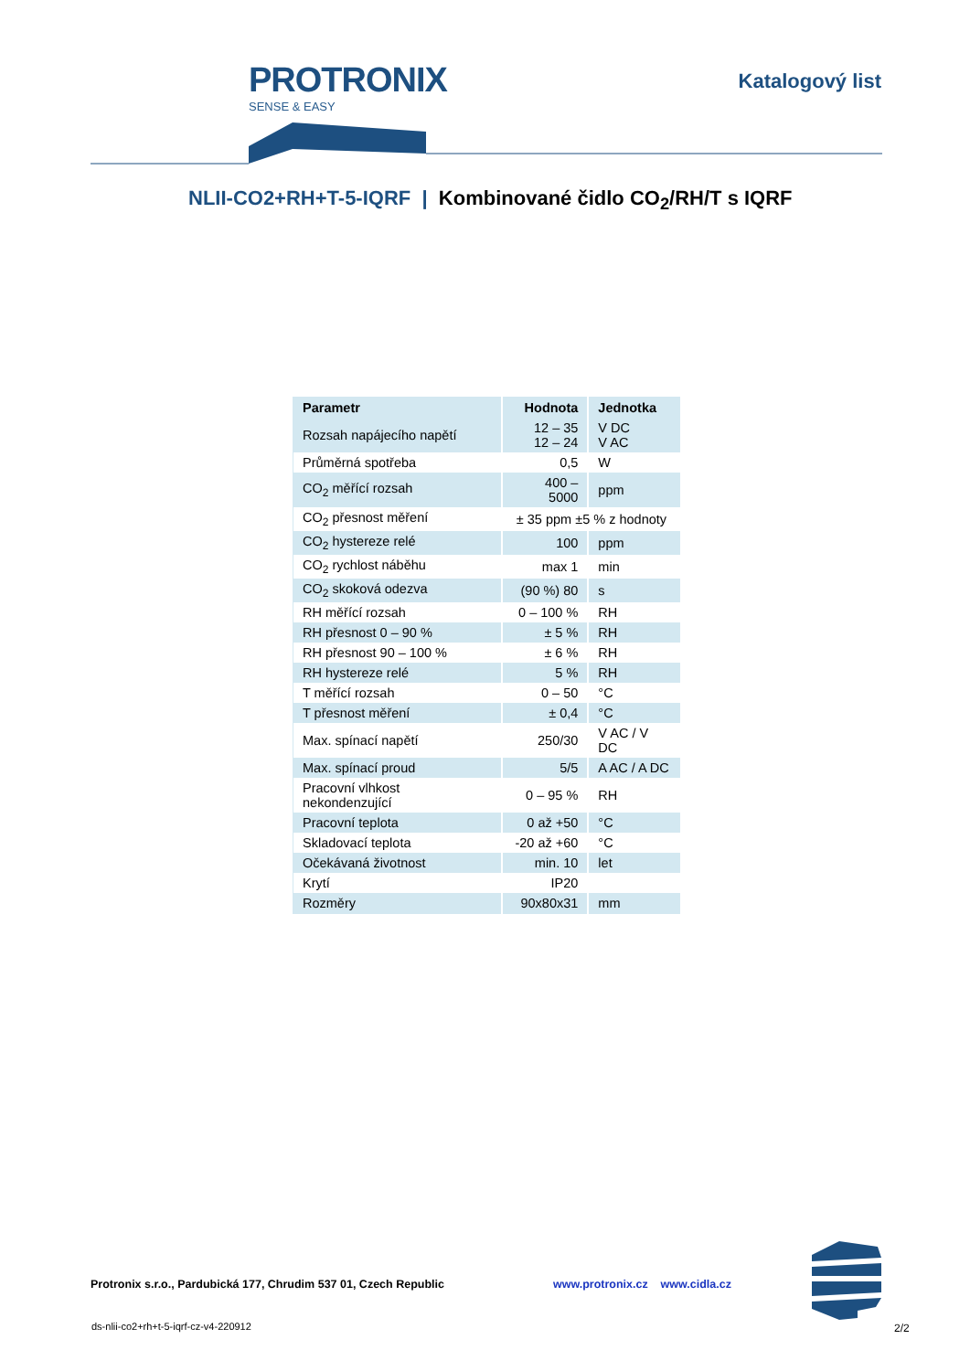PROTRONIX
SENSE & EASY
Katalogový list
NLII-CO2+RH+T-5-IQRF | Kombinované čidlo CO<sub>2</sub>/RH/T s IQRF
| Parametr | Hodnota | Jednotka |
| --- | --- | --- |
| Rozsah napájecího napětí | 12 – 35 12 – 24 | V DC V AC |
| Průměrná spotřeba | 0,5 | W |
| CO<sub>2</sub> měřící rozsah | 400 – 5000 | ppm |
| CO<sub>2</sub> přesnost měření | ± 35 ppm ±5 % z hodnoty | |
| CO<sub>2</sub> hystereze relé | 100 | ppm |
| CO<sub>2</sub> rychlost náběhu | max 1 | min |
| CO<sub>2</sub> skoková odezva | (90 %) 80 | s |
| RH měřící rozsah | 0 – 100 % | RH |
| RH přesnost 0 – 90 % | ± 5 % | RH |
| RH přesnost 90 – 100 % | ± 6 % | RH |
| RH hystereze relé | 5 % | RH |
| T měřící rozsah | 0 – 50 | °C |
| T přesnost měření | ± 0,4 | °C |
| Max. spínací napětí | 250/30 | V AC / V DC |
| Max. spínací proud | 5/5 | A AC / A DC |
| Pracovní vlhkost nekondenzující | 0 – 95 % | RH |
| Pracovní teplota | 0 až +50 | °C |
| Skladovací teplota | -20 až +60 | °C |
| Očekávaná životnost | min. 10 | let |
| Krytí | IP20 | |
| Rozměry | 90x80x31 | mm |
Protronix s.r.o., Pardubická 177, Chrudim 537 01, Czech Republic www.protronix.cz www.cidla.cz
ds-nlii-co2+rh+t-5-iqrf-cz-v4-220912
2/2